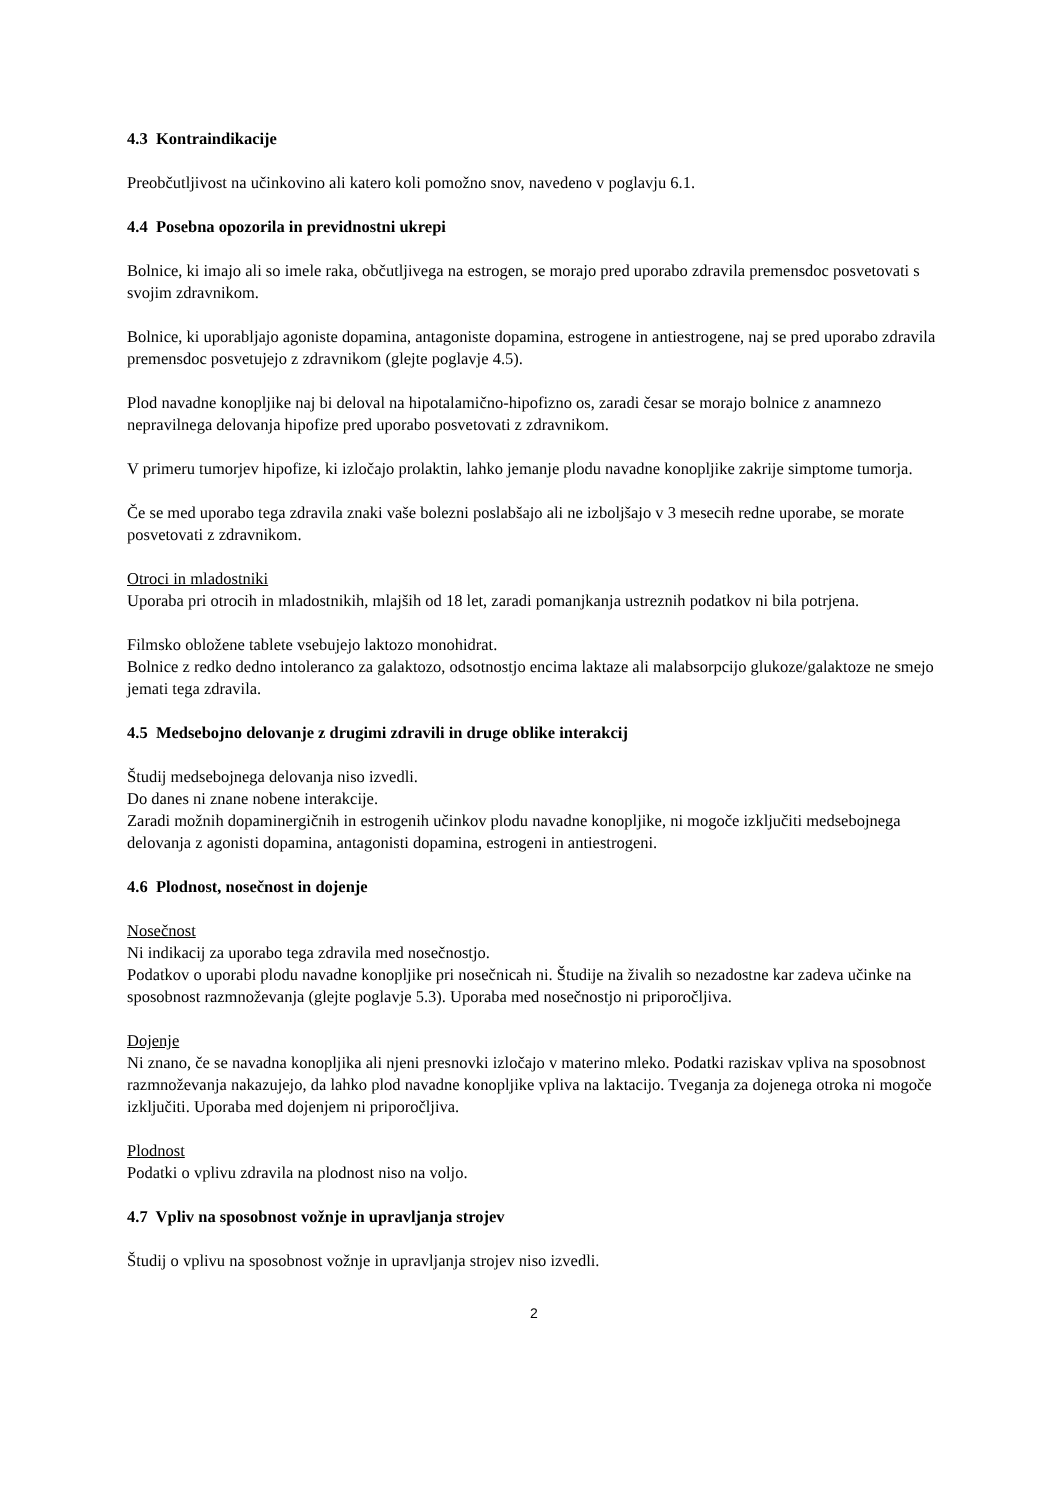4.3 Kontraindikacije
Preobčutljivost na učinkovino ali katero koli pomožno snov, navedeno v poglavju 6.1.
4.4 Posebna opozorila in previdnostni ukrepi
Bolnice, ki imajo ali so imele raka, občutljivega na estrogen, se morajo pred uporabo zdravila premensdoc posvetovati s svojim zdravnikom.
Bolnice, ki uporabljajo agoniste dopamina, antagoniste dopamina, estrogene in antiestrogene, naj se pred uporabo zdravila premensdoc posvetujejo z zdravnikom (glejte poglavje 4.5).
Plod navadne konopljike naj bi deloval na hipotalamično-hipofizno os, zaradi česar se morajo bolnice z anamnezo nepravilnega delovanja hipofize pred uporabo posvetovati z zdravnikom.
V primeru tumorjev hipofize, ki izločajo prolaktin, lahko jemanje plodu navadne konopljike zakrije simptome tumorja.
Če se med uporabo tega zdravila znaki vaše bolezni poslabšajo ali ne izboljšajo v 3 mesecih redne uporabe, se morate posvetovati z zdravnikom.
Otroci in mladostniki
Uporaba pri otrocih in mladostnikih, mlajših od 18 let, zaradi pomanjkanja ustreznih podatkov ni bila potrjena.
Filmsko obložene tablete vsebujejo laktozo monohidrat.
Bolnice z redko dedno intoleranco za galaktozo, odsotnostjo encima laktaze ali malabsorpcijo glukoze/galaktoze ne smejo jemati tega zdravila.
4.5 Medsebojno delovanje z drugimi zdravili in druge oblike interakcij
Študij medsebojnega delovanja niso izvedli.
Do danes ni znane nobene interakcije.
Zaradi možnih dopaminergičnih in estrogenih učinkov plodu navadne konopljike, ni mogoče izključiti medsebojnega delovanja z agonisti dopamina, antagonisti dopamina, estrogeni in antiestrogeni.
4.6 Plodnost, nosečnost in dojenje
Nosečnost
Ni indikacij za uporabo tega zdravila med nosečnostjo.
Podatkov o uporabi plodu navadne konopljike pri nosečnicah ni. Študije na živalih so nezadostne kar zadeva učinke na sposobnost razmnoževanja (glejte poglavje 5.3). Uporaba med nosečnostjo ni priporočljiva.
Dojenje
Ni znano, če se navadna konopljika ali njeni presnovki izločajo v materino mleko. Podatki raziskav vpliva na sposobnost razmnoževanja nakazujejo, da lahko plod navadne konopljike vpliva na laktacijo. Tveganja za dojenega otroka ni mogoče izključiti. Uporaba med dojenjem ni priporočljiva.
Plodnost
Podatki o vplivu zdravila na plodnost niso na voljo.
4.7 Vpliv na sposobnost vožnje in upravljanja strojev
Študij o vplivu na sposobnost vožnje in upravljanja strojev niso izvedli.
2